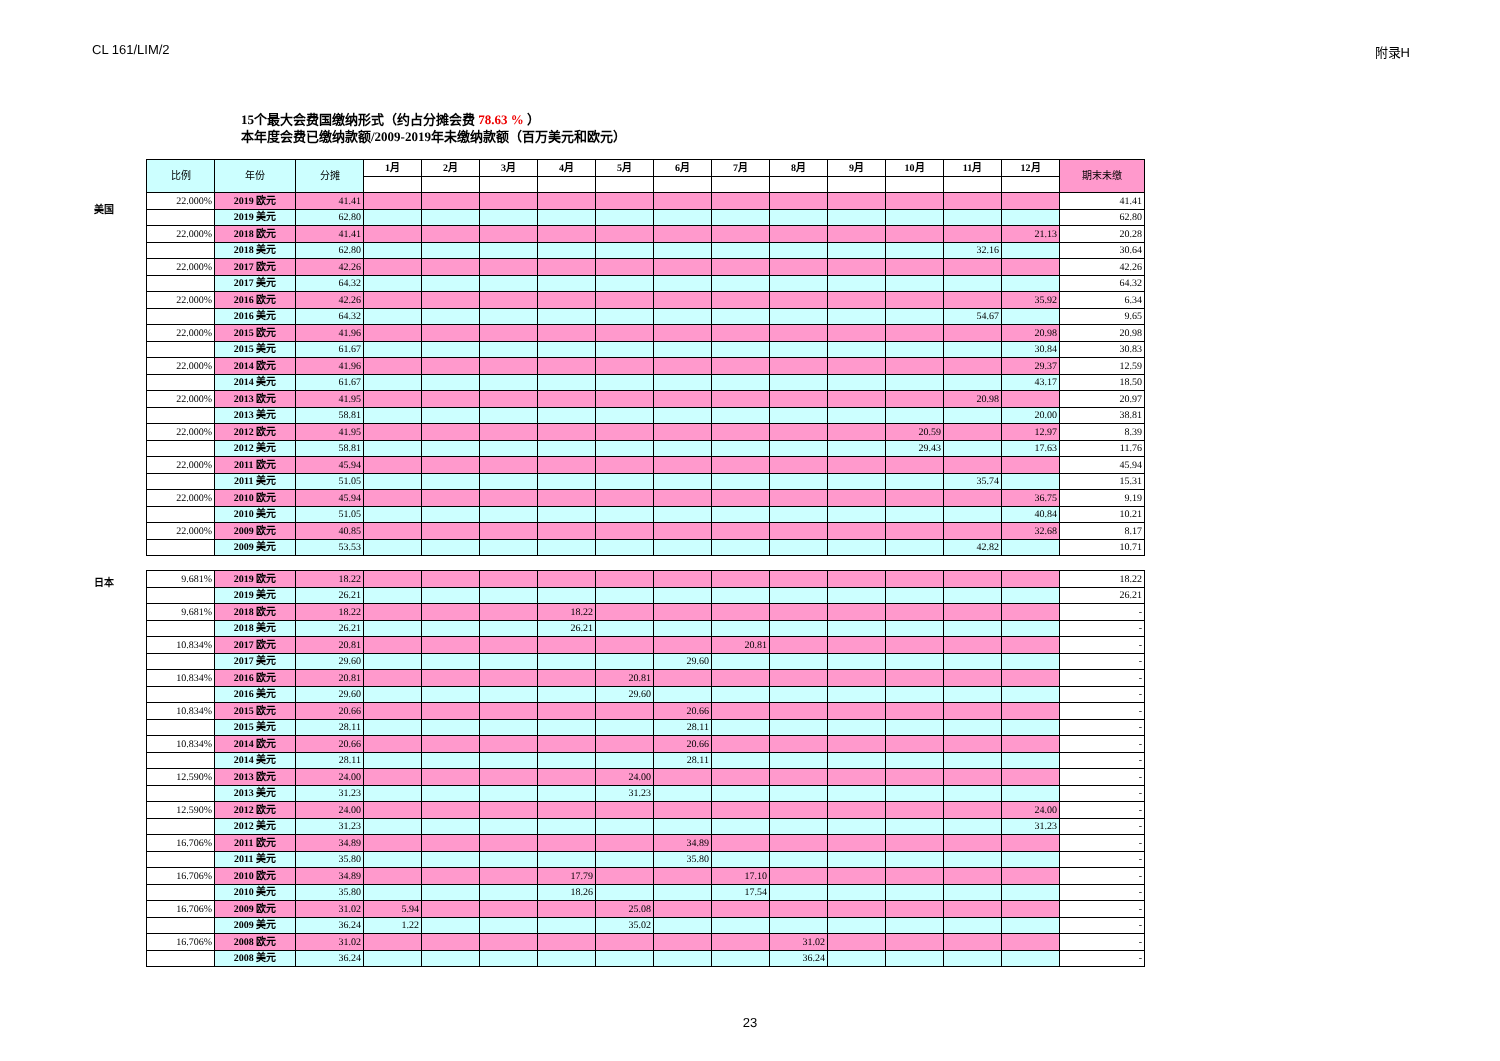CL 161/LIM/2 附录H
15个最大会费国缴纳形式（约占分摊会费 78.63 % ）
本年度会费已缴纳款额/2009-2019年未缴纳款额（百万美元和欧元）
美国
| 比例 | 年份 | 分摊 | 1月 | 2月 | 3月 | 4月 | 5月 | 6月 | 7月 | 8月 | 9月 | 10月 | 11月 | 12月 | 期末未缴 |
| --- | --- | --- | --- | --- | --- | --- | --- | --- | --- | --- | --- | --- | --- | --- | --- |
| 22.000% | 2019 欧元 | 41.41 | | | | | | | | | | | | | 41.41 |
| | 2019 美元 | 62.80 | | | | | | | | | | | | | 62.80 |
| 22.000% | 2018 欧元 | 41.41 | | | | | | | | | | | | 21.13 | 20.28 |
| | 2018 美元 | 62.80 | | | | | | | | | | | 32.16 | | 30.64 |
| 22.000% | 2017 欧元 | 42.26 | | | | | | | | | | | | | 42.26 |
| | 2017 美元 | 64.32 | | | | | | | | | | | | | 64.32 |
| 22.000% | 2016 欧元 | 42.26 | | | | | | | | | | | | 35.92 | 6.34 |
| | 2016 美元 | 64.32 | | | | | | | | | | | 54.67 | | 9.65 |
| 22.000% | 2015 欧元 | 41.96 | | | | | | | | | | | | 20.98 | 20.98 |
| | 2015 美元 | 61.67 | | | | | | | | | | | | 30.84 | 30.83 |
| 22.000% | 2014 欧元 | 41.96 | | | | | | | | | | | | 29.37 | 12.59 |
| | 2014 美元 | 61.67 | | | | | | | | | | | | 43.17 | 18.50 |
| 22.000% | 2013 欧元 | 41.95 | | | | | | | | | | | 20.98 | | 20.97 |
| | 2013 美元 | 58.81 | | | | | | | | | | | | 20.00 | 38.81 |
| 22.000% | 2012 欧元 | 41.95 | | | | | | | | | | 20.59 | | 12.97 | 8.39 |
| | 2012 美元 | 58.81 | | | | | | | | | | 29.43 | | 17.63 | 11.76 |
| 22.000% | 2011 欧元 | 45.94 | | | | | | | | | | | | | 45.94 |
| | 2011 美元 | 51.05 | | | | | | | | | | | 35.74 | | 15.31 |
| 22.000% | 2010 欧元 | 45.94 | | | | | | | | | | | | 36.75 | 9.19 |
| | 2010 美元 | 51.05 | | | | | | | | | | | | 40.84 | 10.21 |
| 22.000% | 2009 欧元 | 40.85 | | | | | | | | | | | | 32.68 | 8.17 |
| | 2009 美元 | 53.53 | | | | | | | | | | | 42.82 | | 10.71 |
日本
| 9.681% | 2019 欧元 | 18.22 | | | | | | | | | | | | | 18.22 |
| | 2019 美元 | 26.21 | | | | | | | | | | | | | 26.21 |
| 9.681% | 2018 欧元 | 18.22 | | | | 18.22 | | | | | | | | | - |
| | 2018 美元 | 26.21 | | | | 26.21 | | | | | | | | | - |
| 10.834% | 2017 欧元 | 20.81 | | | | | | | 20.81 | | | | | | - |
| | 2017 美元 | 29.60 | | | | | | 29.60 | | | | | | | - |
| 10.834% | 2016 欧元 | 20.81 | | | | | 20.81 | | | | | | | | - |
| | 2016 美元 | 29.60 | | | | | 29.60 | | | | | | | | - |
| 10.834% | 2015 欧元 | 20.66 | | | | | | 20.66 | | | | | | | - |
| | 2015 美元 | 28.11 | | | | | | 28.11 | | | | | | | - |
| 10.834% | 2014 欧元 | 20.66 | | | | | | 20.66 | | | | | | | - |
| | 2014 美元 | 28.11 | | | | | | 28.11 | | | | | | | - |
| 12.590% | 2013 欧元 | 24.00 | | | | | 24.00 | | | | | | | | - |
| | 2013 美元 | 31.23 | | | | | 31.23 | | | | | | | | - |
| 12.590% | 2012 欧元 | 24.00 | | | | | | | | | | | | 24.00 | - |
| | 2012 美元 | 31.23 | | | | | | | | | | | | 31.23 | - |
| 16.706% | 2011 欧元 | 34.89 | | | | | | 34.89 | | | | | | | - |
| | 2011 美元 | 35.80 | | | | | | 35.80 | | | | | | | - |
| 16.706% | 2010 欧元 | 34.89 | | | | 17.79 | | | 17.10 | | | | | | - |
| | 2010 美元 | 35.80 | | | | 18.26 | | | 17.54 | | | | | | - |
| 16.706% | 2009 欧元 | 31.02 | 5.94 | | | | 25.08 | | | | | | | | - |
| | 2009 美元 | 36.24 | 1.22 | | | | 35.02 | | | | | | | | - |
| 16.706% | 2008 欧元 | 31.02 | | | | | | | | 31.02 | | | | | - |
| | 2008 美元 | 36.24 | | | | | | | | 36.24 | | | | | - |
23